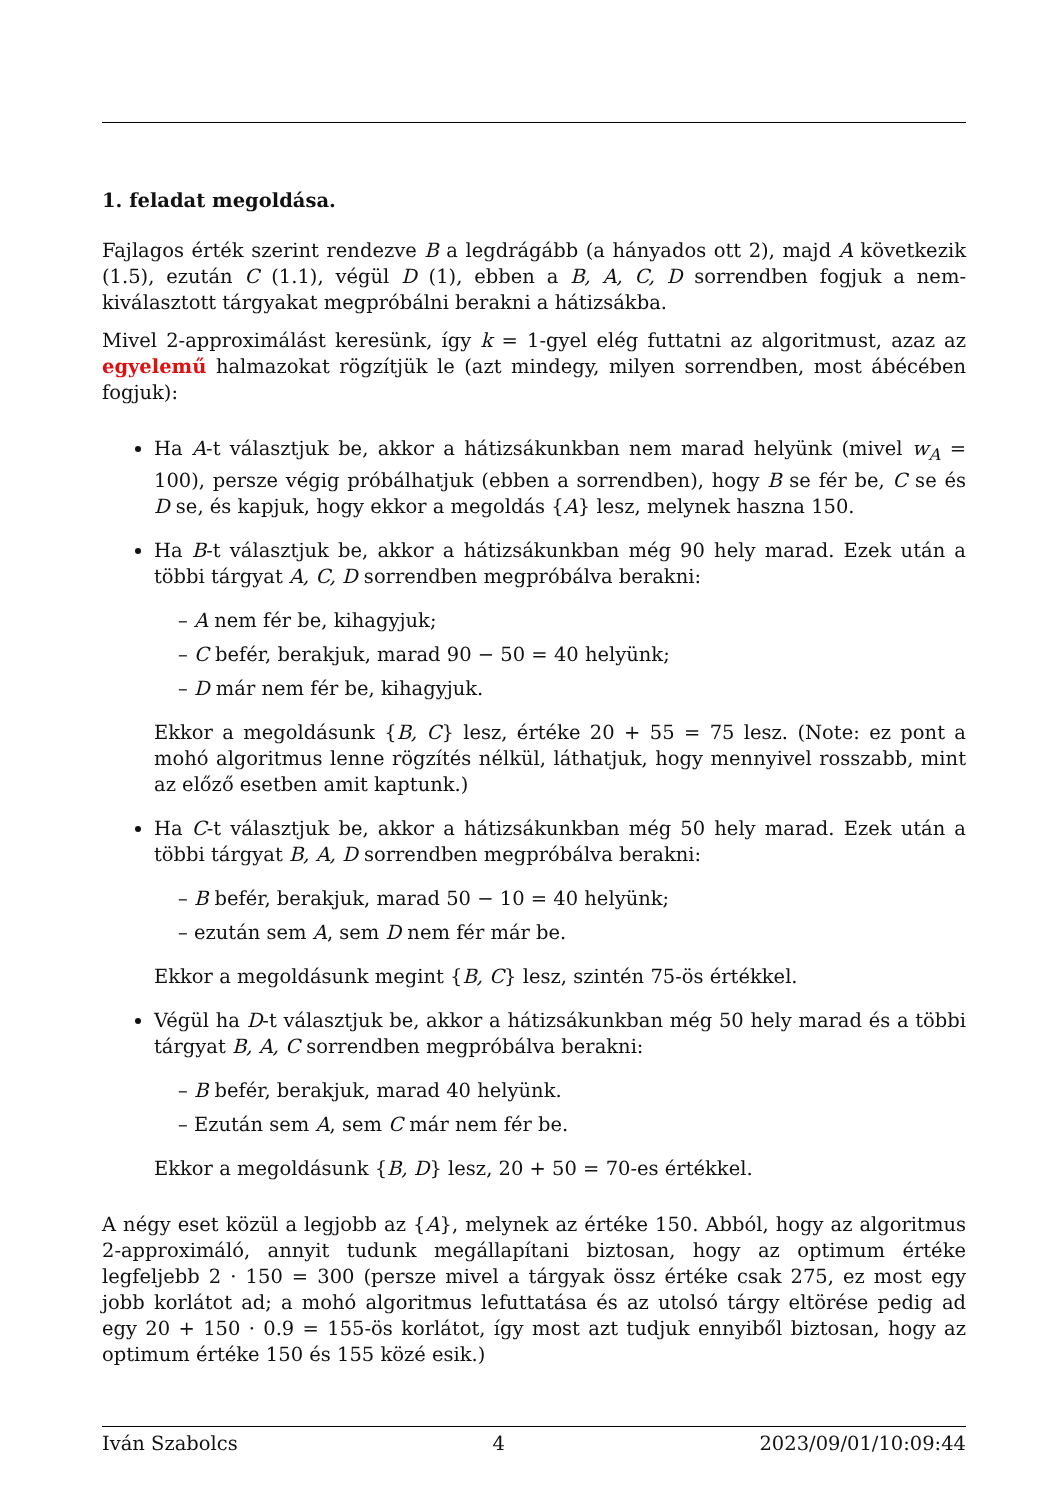1. feladat megoldása.
Fajlagos érték szerint rendezve B a legdrágább (a hányados ott 2), majd A következik (1.5), ezután C (1.1), végül D (1), ebben a B, A, C, D sorrendben fogjuk a nem-kiválasztott tárgyakat megpróbálni berakni a hátizsákba.
Mivel 2-approximálást keresünk, így k = 1-gyel elég futtatni az algoritmust, azaz az egyelemű halmazokat rögzítjük le (azt mindegy, milyen sorrendben, most ábécében fogjuk):
Ha A-t választjuk be, akkor a hátizsákunkban nem marad helyünk (mivel w<sub>A</sub> = 100), persze végig próbálhatjuk (ebben a sorrendben), hogy B se fér be, C se és D se, és kapjuk, hogy ekkor a megoldás {A} lesz, melynek haszna 150.
Ha B-t választjuk be, akkor a hátizsákunkban még 90 hely marad. Ezek után a többi tárgyat A, C, D sorrendben megpróbálva berakni:
– A nem fér be, kihagyjuk;
– C befér, berakjuk, marad 90 − 50 = 40 helyünk;
– D már nem fér be, kihagyjuk.
Ekkor a megoldásunk {B, C} lesz, értéke 20 + 55 = 75 lesz. (Note: ez pont a mohó algoritmus lenne rögzítés nélkül, láthatjuk, hogy mennyivel rosszabb, mint az előző esetben amit kaptunk.)
Ha C-t választjuk be, akkor a hátizsákunkban még 50 hely marad. Ezek után a többi tárgyat B, A, D sorrendben megpróbálva berakni:
– B befér, berakjuk, marad 50 − 10 = 40 helyünk;
– ezután sem A, sem D nem fér már be.
Ekkor a megoldásunk megint {B, C} lesz, szintén 75-ös értékkel.
Végül ha D-t választjuk be, akkor a hátizsákunkban még 50 hely marad és a többi tárgyat B, A, C sorrendben megpróbálva berakni:
– B befér, berakjuk, marad 40 helyünk.
– Ezután sem A, sem C már nem fér be.
Ekkor a megoldásunk {B, D} lesz, 20 + 50 = 70-es értékkel.
A négy eset közül a legjobb az {A}, melynek az értéke 150. Abból, hogy az algoritmus 2-approximáló, annyit tudunk megállapítani biztosan, hogy az optimum értéke legfeljebb 2 · 150 = 300 (persze mivel a tárgyak össz értéke csak 275, ez most egy jobb korlátot ad; a mohó algoritmus lefuttatása és az utolsó tárgy eltörése pedig ad egy 20 + 150 · 0.9 = 155-ös korlátot, így most azt tudjuk ennyiből biztosan, hogy az optimum értéke 150 és 155 közé esik.)
Iván Szabolcs 4 2023/09/01/10:09:44